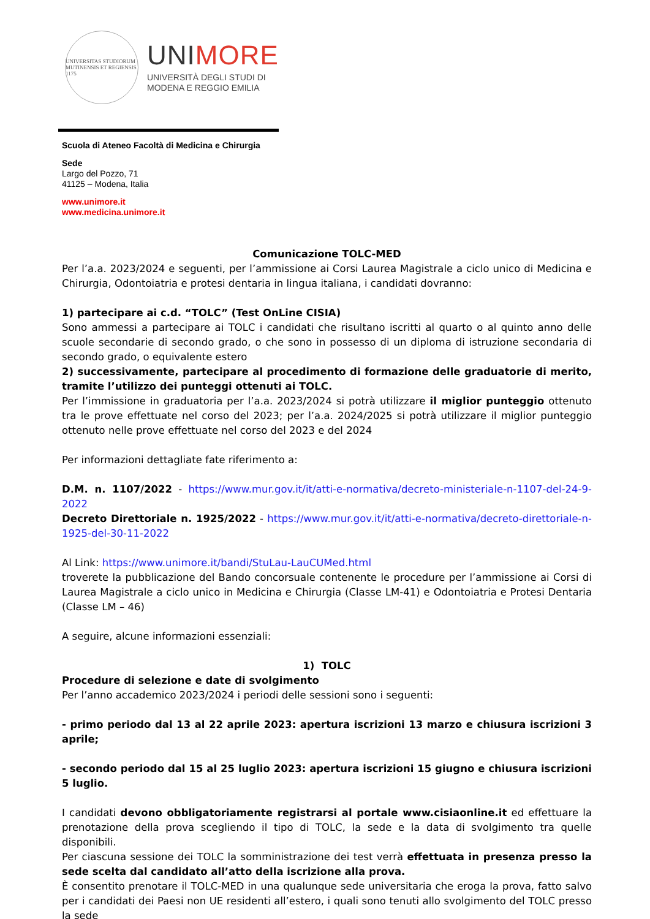UNIVERSITAS STUDIORUM MUTINENSIS ET REGIENSIS 1175
UNIMORE
UNIVERSITÀ DEGLI STUDI DI
MODENA E REGGIO EMILIA
Scuola di Ateneo Facoltà di Medicina e Chirurgia
Sede
Largo del Pozzo, 71
41125 – Modena, Italia
www.unimore.it
www.medicina.unimore.it
Comunicazione TOLC-MED
Per l’a.a. 2023/2024 e seguenti, per l’ammissione ai Corsi Laurea Magistrale a ciclo unico di Medicina e Chirurgia, Odontoiatria e protesi dentaria in lingua italiana, i candidati dovranno:
1) partecipare ai c.d. “TOLC” (Test OnLine CISIA)
Sono ammessi a partecipare ai TOLC i candidati che risultano iscritti al quarto o al quinto anno delle scuole secondarie di secondo grado, o che sono in possesso di un diploma di istruzione secondaria di secondo grado, o equivalente estero
2) successivamente, partecipare al procedimento di formazione delle graduatorie di merito, tramite l’utilizzo dei punteggi ottenuti ai TOLC.
Per l’immissione in graduatoria per l’a.a. 2023/2024 si potrà utilizzare il miglior punteggio ottenuto tra le prove effettuate nel corso del 2023; per l’a.a. 2024/2025 si potrà utilizzare il miglior punteggio ottenuto nelle prove effettuate nel corso del 2023 e del 2024
Per informazioni dettagliate fate riferimento a:
D.M. n. 1107/2022 - https://www.mur.gov.it/it/atti-e-normativa/decreto-ministeriale-n-1107-del-24-9-2022
Decreto Direttoriale n. 1925/2022 - https://www.mur.gov.it/it/atti-e-normativa/decreto-direttoriale-n-1925-del-30-11-2022
Al Link: https://www.unimore.it/bandi/StuLau-LauCUMed.html
troverete la pubblicazione del Bando concorsuale contenente le procedure per l’ammissione ai Corsi di Laurea Magistrale a ciclo unico in Medicina e Chirurgia (Classe LM-41) e Odontoiatria e Protesi Dentaria (Classe LM – 46)
A seguire, alcune informazioni essenziali:
1) TOLC
Procedure di selezione e date di svolgimento
Per l’anno accademico 2023/2024 i periodi delle sessioni sono i seguenti:
- primo periodo dal 13 al 22 aprile 2023: apertura iscrizioni 13 marzo e chiusura iscrizioni 3 aprile;
- secondo periodo dal 15 al 25 luglio 2023: apertura iscrizioni 15 giugno e chiusura iscrizioni 5 luglio.
I candidati devono obbligatoriamente registrarsi al portale www.cisiaonline.it ed effettuare la prenotazione della prova scegliendo il tipo di TOLC, la sede e la data di svolgimento tra quelle disponibili.
Per ciascuna sessione dei TOLC la somministrazione dei test verrà effettuata in presenza presso la sede scelta dal candidato all’atto della iscrizione alla prova.
È consentito prenotare il TOLC-MED in una qualunque sede universitaria che eroga la prova, fatto salvo per i candidati dei Paesi non UE residenti all’estero, i quali sono tenuti allo svolgimento del TOLC presso la sede